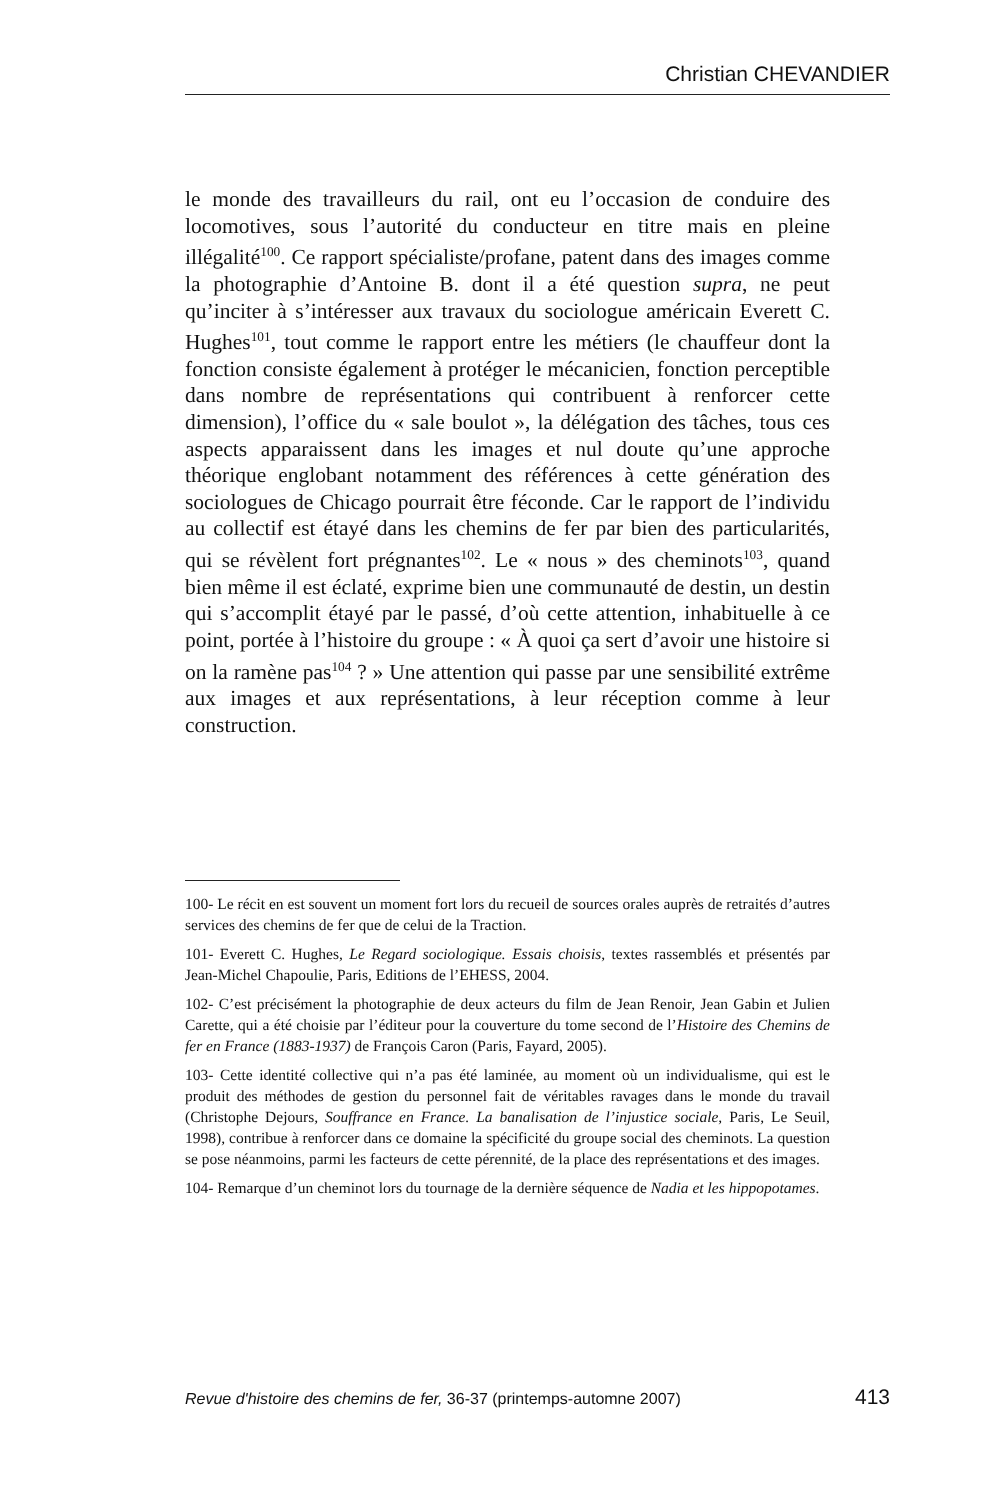Christian CHEVANDIER
le monde des travailleurs du rail, ont eu l’occasion de conduire des locomotives, sous l’autorité du conducteur en titre mais en pleine illégalité<sup>100</sup>. Ce rapport spécialiste/profane, patent dans des images comme la photographie d’Antoine B. dont il a été question supra, ne peut qu’inciter à s’intéresser aux travaux du sociologue américain Everett C. Hughes<sup>101</sup>, tout comme le rapport entre les métiers (le chauffeur dont la fonction consiste également à protéger le mécanicien, fonction perceptible dans nombre de représentations qui contribuent à renforcer cette dimension), l’office du « sale boulot », la délégation des tâches, tous ces aspects apparaissent dans les images et nul doute qu’une approche théorique englobant notamment des références à cette génération des sociologues de Chicago pourrait être féconde. Car le rapport de l’individu au collectif est étayé dans les chemins de fer par bien des particularités, qui se révèlent fort prégnantes<sup>102</sup>. Le « nous » des cheminots<sup>103</sup>, quand bien même il est éclaté, exprime bien une communauté de destin, un destin qui s’accomplit étayé par le passé, d’où cette attention, inhabituelle à ce point, portée à l’histoire du groupe : « À quoi ça sert d’avoir une histoire si on la ramène pas<sup>104</sup> ? » Une attention qui passe par une sensibilité extrême aux images et aux représentations, à leur réception comme à leur construction.
100- Le récit en est souvent un moment fort lors du recueil de sources orales auprès de retraités d’autres services des chemins de fer que de celui de la Traction.
101- Everett C. Hughes, Le Regard sociologique. Essais choisis, textes rassemblés et présentés par Jean-Michel Chapoulie, Paris, Editions de l’EHESS, 2004.
102- C’est précisément la photographie de deux acteurs du film de Jean Renoir, Jean Gabin et Julien Carette, qui a été choisie par l’éditeur pour la couverture du tome second de l’Histoire des Chemins de fer en France (1883-1937) de François Caron (Paris, Fayard, 2005).
103- Cette identité collective qui n’a pas été laminée, au moment où un individualisme, qui est le produit des méthodes de gestion du personnel fait de véritables ravages dans le monde du travail (Christophe Dejours, Souffrance en France. La banalisation de l’injustice sociale, Paris, Le Seuil, 1998), contribue à renforcer dans ce domaine la spécificité du groupe social des cheminots. La question se pose néanmoins, parmi les facteurs de cette pérennité, de la place des représentations et des images.
104- Remarque d’un cheminot lors du tournage de la dernière séquence de Nadia et les hippopotames.
Revue d'histoire des chemins de fer, 36-37 (printemps-automne 2007) 413